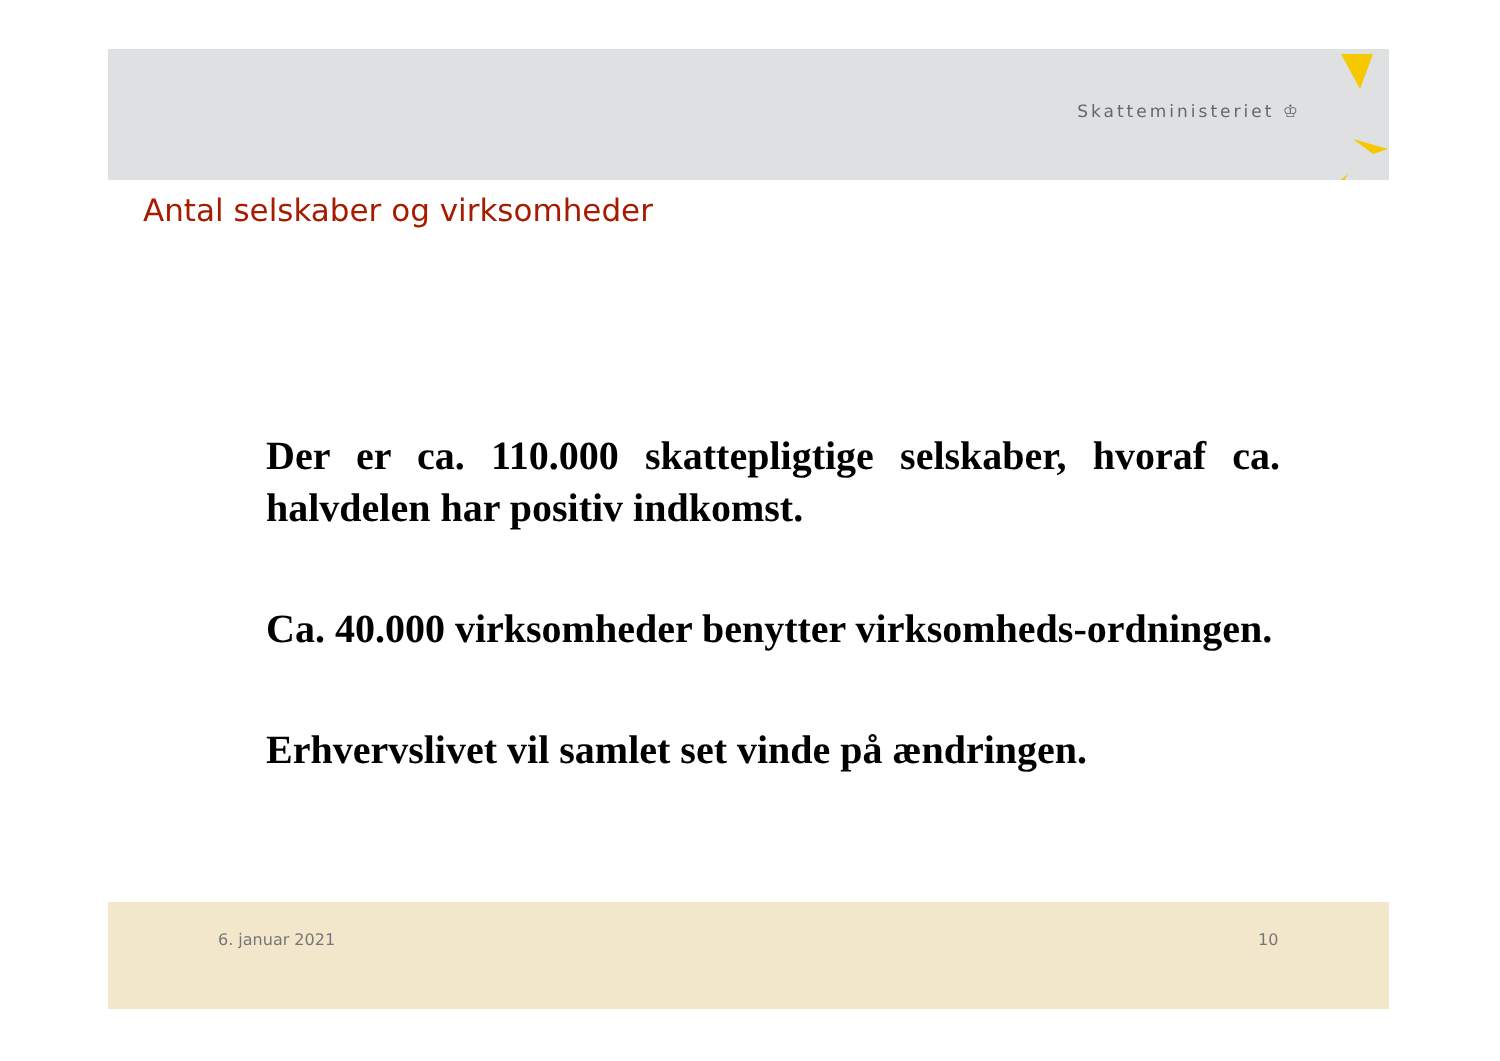Skatteministeriet ♔
Antal selskaber og virksomheder
Der er ca. 110.000 skattepligtige selskaber, hvoraf ca. halvdelen har positiv indkomst.
Ca. 40.000 virksomheder benytter virksomheds-ordningen.
Erhvervslivet vil samlet set vinde på ændringen.
6. januar 2021 10